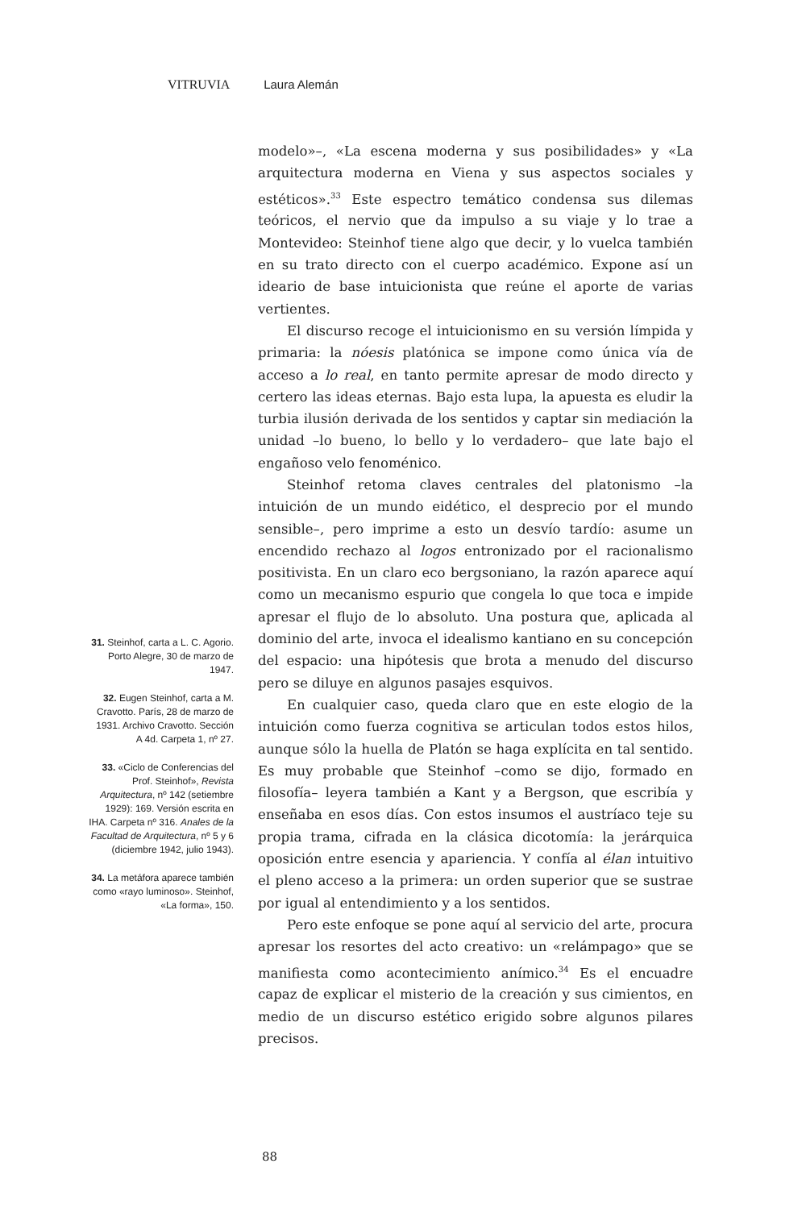VITRUVIA Laura Alemán
31. Steinhof, carta a L. C. Agorio. Porto Alegre, 30 de marzo de 1947.
32. Eugen Steinhof, carta a M. Cravotto. París, 28 de marzo de 1931. Archivo Cravotto. Sección A 4d. Carpeta 1, nº 27.
33. «Ciclo de Conferencias del Prof. Steinhof», Revista Arquitectura, nº 142 (setiembre 1929): 169. Versión escrita en IHA. Carpeta nº 316. Anales de la Facultad de Arquitectura, nº 5 y 6 (diciembre 1942, julio 1943).
34. La metáfora aparece también como «rayo luminoso». Steinhof, «La forma», 150.
modelo»–, «La escena moderna y sus posibilidades» y «La arquitectura moderna en Viena y sus aspectos sociales y estéticos».<sup>33</sup> Este espectro temático condensa sus dilemas teóricos, el nervio que da impulso a su viaje y lo trae a Montevideo: Steinhof tiene algo que decir, y lo vuelca también en su trato directo con el cuerpo académico. Expone así un ideario de base intuicionista que reúne el aporte de varias vertientes.
El discurso recoge el intuicionismo en su versión límpida y primaria: la nóesis platónica se impone como única vía de acceso a lo real, en tanto permite apresar de modo directo y certero las ideas eternas. Bajo esta lupa, la apuesta es eludir la turbia ilusión derivada de los sentidos y captar sin mediación la unidad –lo bueno, lo bello y lo verdadero– que late bajo el engañoso velo fenoménico.
Steinhof retoma claves centrales del platonismo –la intuición de un mundo eidético, el desprecio por el mundo sensible–, pero imprime a esto un desvío tardío: asume un encendido rechazo al logos entronizado por el racionalismo positivista. En un claro eco bergsoniano, la razón aparece aquí como un mecanismo espurio que congela lo que toca e impide apresar el flujo de lo absoluto. Una postura que, aplicada al dominio del arte, invoca el idealismo kantiano en su concepción del espacio: una hipótesis que brota a menudo del discurso pero se diluye en algunos pasajes esquivos.
En cualquier caso, queda claro que en este elogio de la intuición como fuerza cognitiva se articulan todos estos hilos, aunque sólo la huella de Platón se haga explícita en tal sentido. Es muy probable que Steinhof –como se dijo, formado en filosofía– leyera también a Kant y a Bergson, que escribía y enseñaba en esos días. Con estos insumos el austríaco teje su propia trama, cifrada en la clásica dicotomía: la jerárquica oposición entre esencia y apariencia. Y confía al élan intuitivo el pleno acceso a la primera: un orden superior que se sustrae por igual al entendimiento y a los sentidos.
Pero este enfoque se pone aquí al servicio del arte, procura apresar los resortes del acto creativo: un «relámpago» que se manifiesta como acontecimiento anímico.<sup>34</sup> Es el encuadre capaz de explicar el misterio de la creación y sus cimientos, en medio de un discurso estético erigido sobre algunos pilares precisos.
88